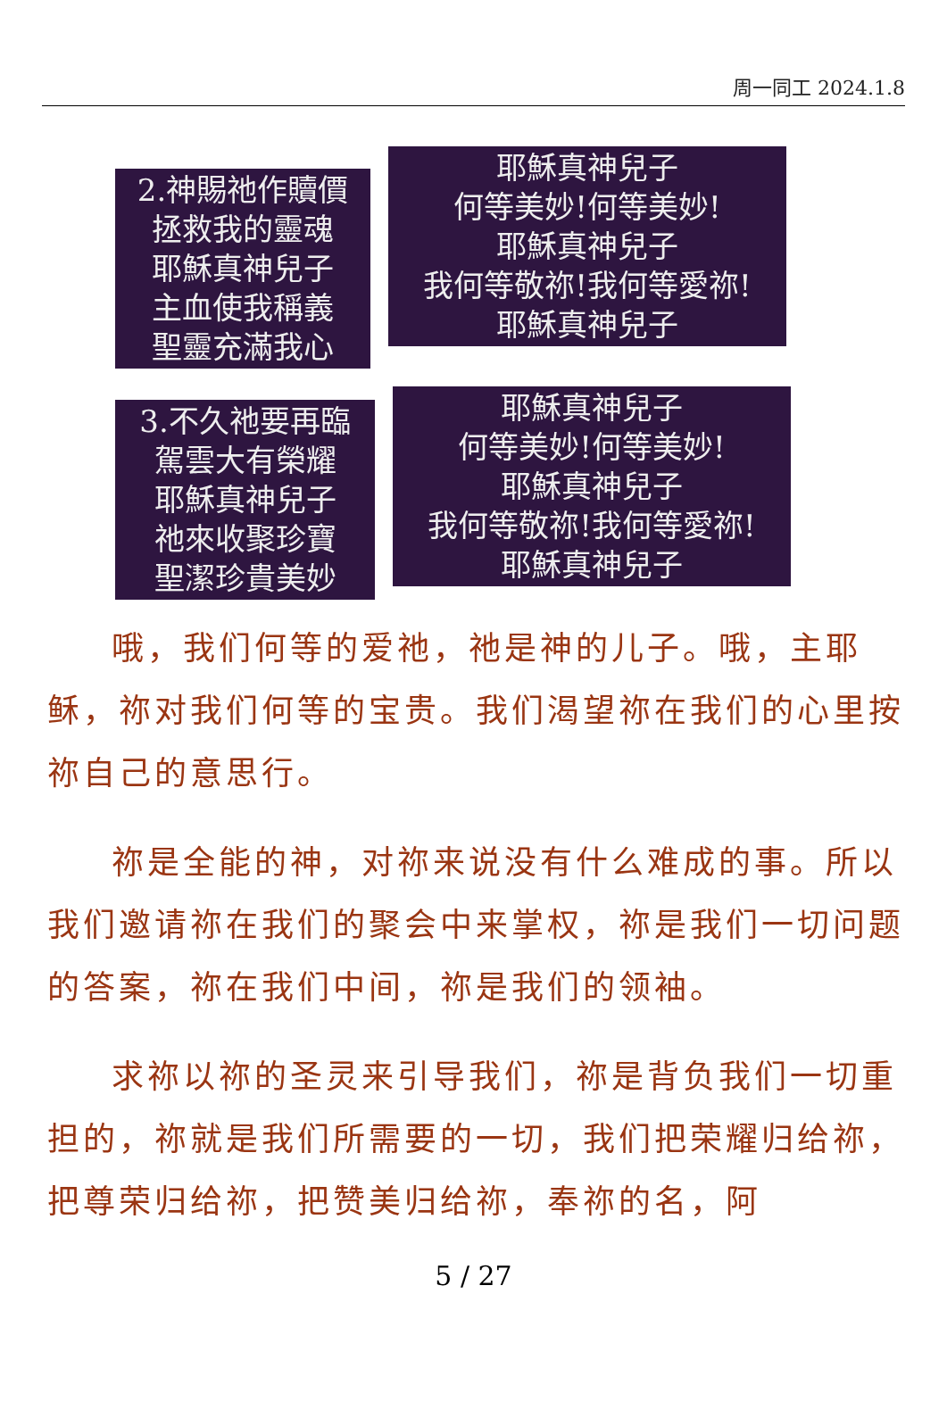周一同工 2024.1.8
2.神賜祂作贖價
拯救我的靈魂
耶穌真神兒子
主血使我稱義
聖靈充滿我心
耶穌真神兒子
何等美妙!何等美妙!
耶穌真神兒子
我何等敬祢!我何等愛祢!
耶穌真神兒子
3.不久祂要再臨
駕雲大有榮耀
耶穌真神兒子
祂來收聚珍寶
聖潔珍貴美妙
耶穌真神兒子
何等美妙!何等美妙!
耶穌真神兒子
我何等敬祢!我何等愛祢!
耶穌真神兒子
哦，我们何等的爱祂，祂是神的儿子。哦，主耶稣，祢对我们何等的宝贵。我们渴望祢在我们的心里按祢自己的意思行。
祢是全能的神，对祢来说没有什么难成的事。所以我们邀请祢在我们的聚会中来掌权，祢是我们一切问题的答案，祢在我们中间，祢是我们的领袖。
求祢以祢的圣灵来引导我们，祢是背负我们一切重担的，祢就是我们所需要的一切，我们把荣耀归给祢，把尊荣归给祢，把赞美归给祢，奉祢的名，阿
5 / 27